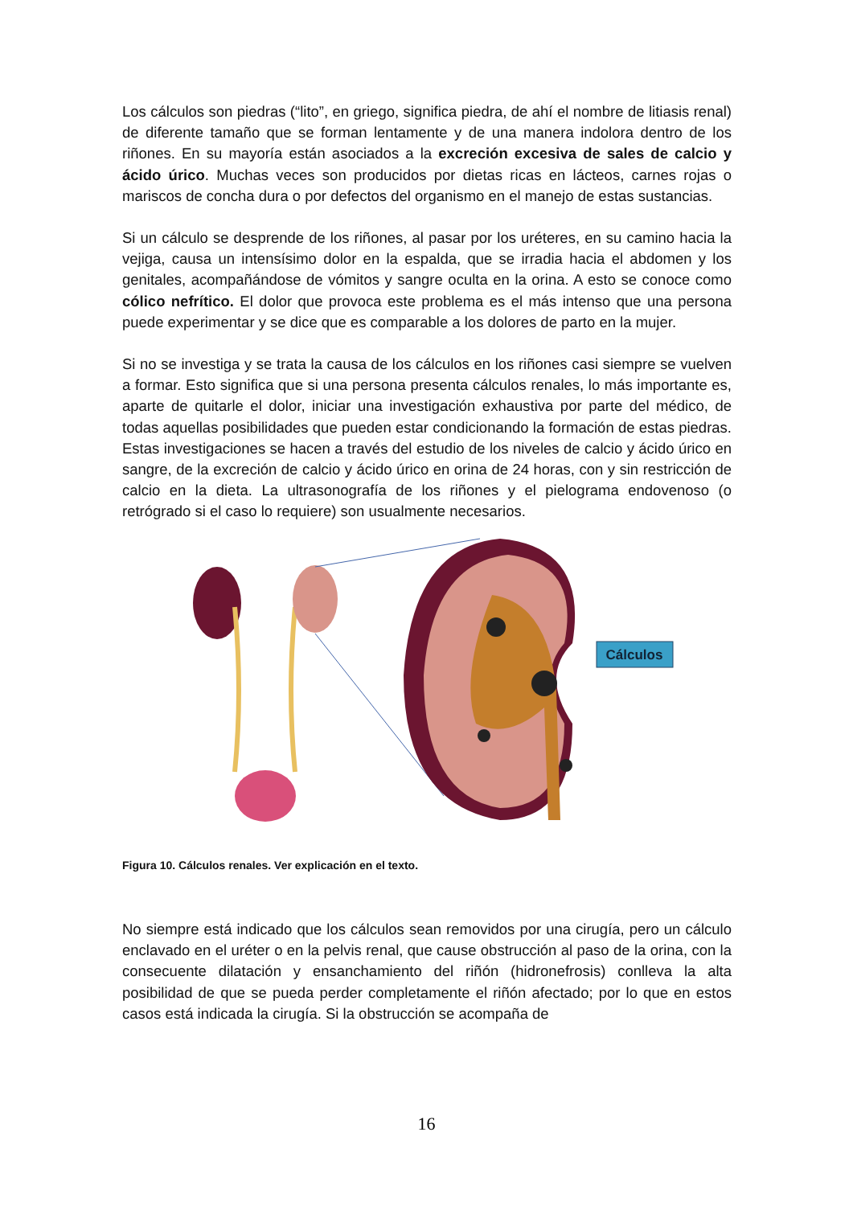Los cálculos son piedras (“lito”, en griego, significa piedra, de ahí el nombre de litiasis renal) de diferente tamaño que se forman lentamente y de una manera indolora dentro de los riñones. En su mayoría están asociados a la excreción excesiva de sales de calcio y ácido úrico. Muchas veces son producidos por dietas ricas en lácteos, carnes rojas o mariscos de concha dura o por defectos del organismo en el manejo de estas sustancias.
Si un cálculo se desprende de los riñones, al pasar por los uréteres, en su camino hacia la vejiga, causa un intensísimo dolor en la espalda, que se irradia hacia el abdomen y los genitales, acompañándose de vómitos y sangre oculta en la orina. A esto se conoce como cólico nefrítico. El dolor que provoca este problema es el más intenso que una persona puede experimentar y se dice que es comparable a los dolores de parto en la mujer.
Si no se investiga y se trata la causa de los cálculos en los riñones casi siempre se vuelven a formar. Esto significa que si una persona presenta cálculos renales, lo más importante es, aparte de quitarle el dolor, iniciar una investigación exhaustiva por parte del médico, de todas aquellas posibilidades que pueden estar condicionando la formación de estas piedras. Estas investigaciones se hacen a través del estudio de los niveles de calcio y ácido úrico en sangre, de la excreción de calcio y ácido úrico en orina de 24 horas, con y sin restricción de calcio en la dieta. La ultrasonografía de los riñones y el pielograma endovenoso (o retrógrado si el caso lo requiere) son usualmente necesarios.
Cálculos
Figura 10. Cálculos renales. Ver explicación en el texto.
No siempre está indicado que los cálculos sean removidos por una cirugía, pero un cálculo enclavado en el uréter o en la pelvis renal, que cause obstrucción al paso de la orina, con la consecuente dilatación y ensanchamiento del riñón (hidronefrosis) conlleva la alta posibilidad de que se pueda perder completamente el riñón afectado; por lo que en estos casos está indicada la cirugía. Si la obstrucción se acompaña de
16